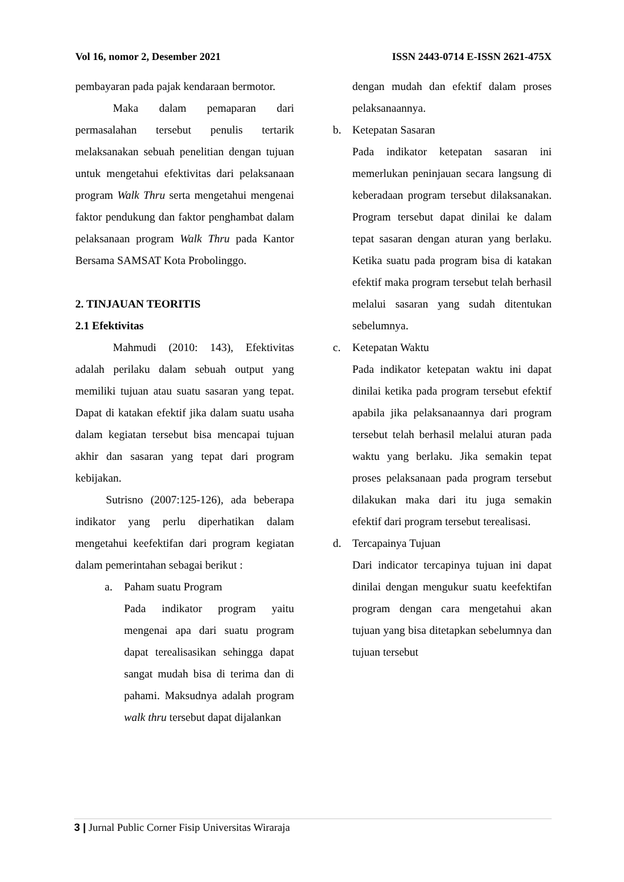Vol 16, nomor 2, Desember 2021 ISSN 2443-0714 E-ISSN 2621-475X
pembayaran pada pajak kendaraan bermotor.
Maka dalam pemaparan dari permasalahan tersebut penulis tertarik melaksanakan sebuah penelitian dengan tujuan untuk mengetahui efektivitas dari pelaksanaan program Walk Thru serta mengetahui mengenai faktor pendukung dan faktor penghambat dalam pelaksanaan program Walk Thru pada Kantor Bersama SAMSAT Kota Probolinggo.
2. TINJAUAN TEORITIS
2.1 Efektivitas
Mahmudi (2010: 143), Efektivitas adalah perilaku dalam sebuah output yang memiliki tujuan atau suatu sasaran yang tepat. Dapat di katakan efektif jika dalam suatu usaha dalam kegiatan tersebut bisa mencapai tujuan akhir dan sasaran yang tepat dari program kebijakan.
Sutrisno (2007:125-126), ada beberapa indikator yang perlu diperhatikan dalam mengetahui keefektifan dari program kegiatan dalam pemerintahan sebagai berikut :
a. Paham suatu Program
Pada indikator program yaitu mengenai apa dari suatu program dapat terealisasikan sehingga dapat sangat mudah bisa di terima dan di pahami. Maksudnya adalah program walk thru tersebut dapat dijalankan
dengan mudah dan efektif dalam proses pelaksanaannya.
b. Ketepatan Sasaran
Pada indikator ketepatan sasaran ini memerlukan peninjauan secara langsung di keberadaan program tersebut dilaksanakan. Program tersebut dapat dinilai ke dalam tepat sasaran dengan aturan yang berlaku. Ketika suatu pada program bisa di katakan efektif maka program tersebut telah berhasil melalui sasaran yang sudah ditentukan sebelumnya.
c. Ketepatan Waktu
Pada indikator ketepatan waktu ini dapat dinilai ketika pada program tersebut efektif apabila jika pelaksanaannya dari program tersebut telah berhasil melalui aturan pada waktu yang berlaku. Jika semakin tepat proses pelaksanaan pada program tersebut dilakukan maka dari itu juga semakin efektif dari program tersebut terealisasi.
d. Tercapainya Tujuan
Dari indicator tercapinya tujuan ini dapat dinilai dengan mengukur suatu keefektifan program dengan cara mengetahui akan tujuan yang bisa ditetapkan sebelumnya dan tujuan tersebut
3 | Jurnal Public Corner Fisip Universitas Wiraraja